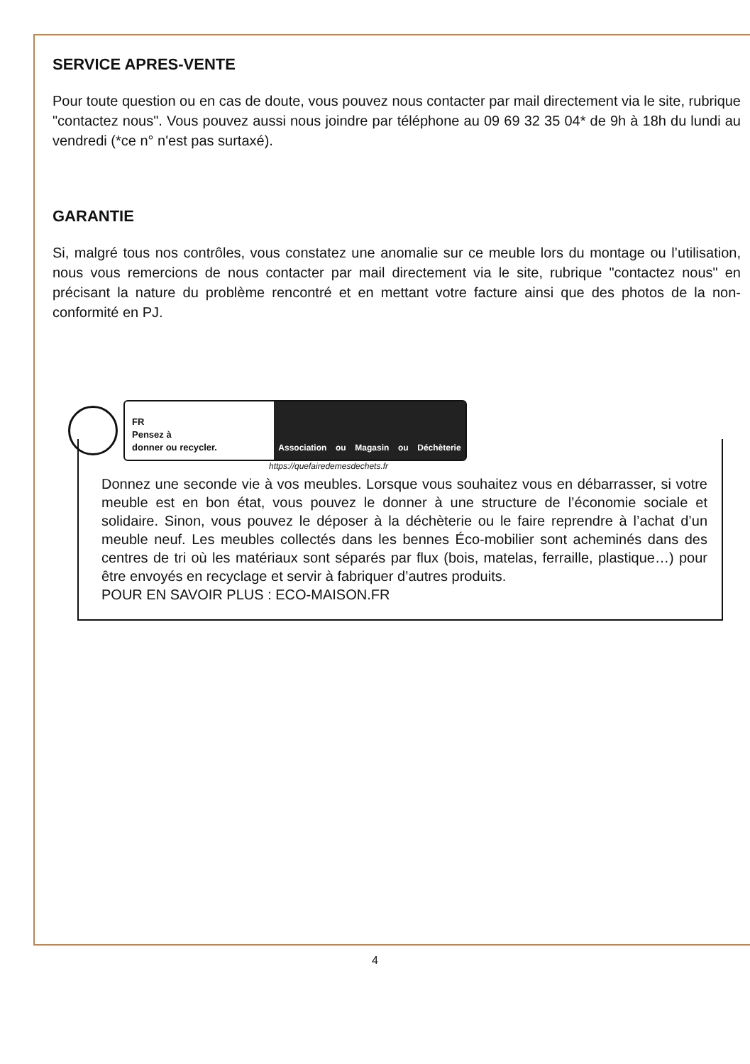SERVICE APRES-VENTE
Pour toute question ou en cas de doute, vous pouvez nous contacter par mail directement via le site, rubrique "contactez nous". Vous pouvez aussi nous joindre par téléphone au 09 69 32 35 04* de 9h à 18h du lundi au vendredi (*ce n° n'est pas surtaxé).
GARANTIE
Si, malgré tous nos contrôles, vous constatez une anomalie sur ce meuble lors du montage ou l’utilisation, nous vous remercions de nous contacter par mail directement via le site, rubrique "contactez nous" en précisant la nature du problème rencontré et en mettant votre facture ainsi que des photos de la non-conformité en PJ.
FR
Pensez à
donner ou recycler.
Association ou Magasin ou Déchèterie
https://quefairedemesdechets.fr
Donnez une seconde vie à vos meubles. Lorsque vous souhaitez vous en débarrasser, si votre meuble est en bon état, vous pouvez le donner à une structure de l’économie sociale et solidaire. Sinon, vous pouvez le déposer à la déchèterie ou le faire reprendre à l’achat d’un meuble neuf. Les meubles collectés dans les bennes Éco-mobilier sont acheminés dans des centres de tri où les matériaux sont séparés par flux (bois, matelas, ferraille, plastique…) pour être envoyés en recyclage et servir à fabriquer d’autres produits.
POUR EN SAVOIR PLUS : ECO-MAISON.FR
4